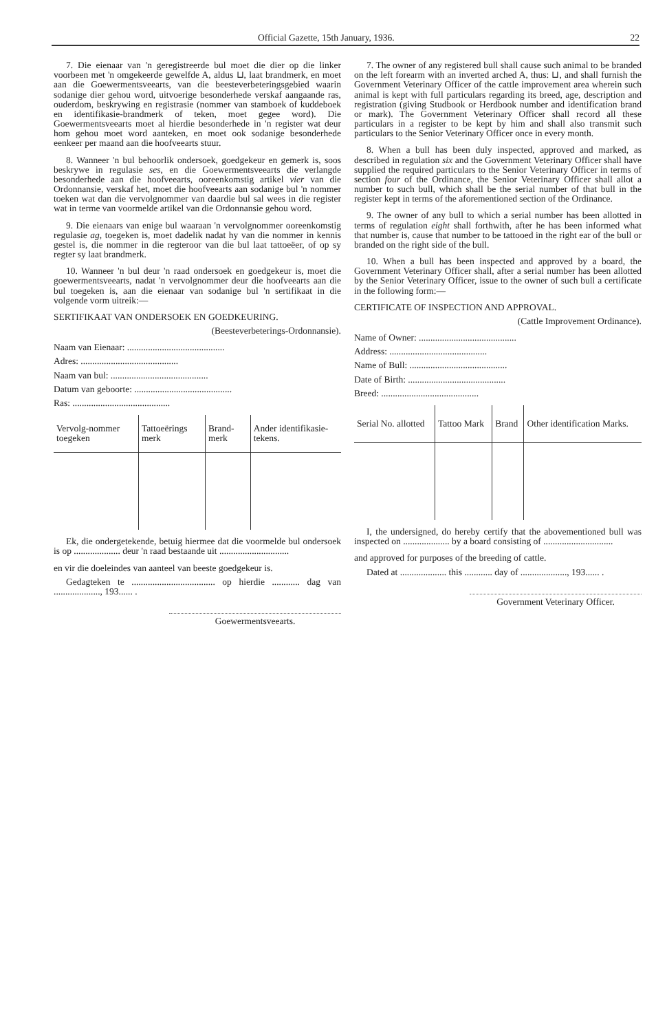Official Gazette, 15th January, 1936. 22
7. Die eienaar van 'n geregistreerde bul moet die dier op die linker voorbeen met 'n omgekeerde gewelfde A, aldus ⊔, laat brandmerk, en moet aan die Goewermentsveearts, van die beesteverbeteringsgebied waarin sodanige dier gehou word, uitvoerige besonderhede verskaf aangaande ras, ouderdom, beskrywing en registrasie (nommer van stamboek of kuddeboek en identifikasie-brandmerk of teken, moet gegee word). Die Goewermentsveearts moet al hierdie besonderhede in 'n register wat deur hom gehou moet word aanteken, en moet ook sodanige besonderhede eenkeer per maand aan die hoofveearts stuur.
8. Wanneer 'n bul behoorlik ondersoek, goedgekeur en gemerk is, soos beskrywe in regulasie ses, en die Goewermentsveearts die verlangde besonderhede aan die hoofveearts, ooreenkomstig artikel vier van die Ordonnansie, verskaf het, moet die hoofveearts aan sodanige bul 'n nommer toeken wat dan die vervolgnommer van daardie bul sal wees in die register wat in terme van voormelde artikel van die Ordonnansie gehou word.
9. Die eienaars van enige bul waaraan 'n vervolgnommer ooreenkomstig regulasie ag, toegeken is, moet dadelik nadat hy van die nommer in kennis gestel is, die nommer in die regteroor van die bul laat tattoeëer, of op sy regter sy laat brandmerk.
10. Wanneer 'n bul deur 'n raad ondersoek en goedgekeur is, moet die goewermentsveearts, nadat 'n vervolgnommer deur die hoofveearts aan die bul toegeken is, aan die eienaar van sodanige bul 'n sertifikaat in die volgende vorm uitreik:—
SERTIFIKAAT VAN ONDERSOEK EN GOEDKEURING.
(Beesteverbeterings-Ordonnansie).
Naam van Eienaar: ..........................................
Adres: ..........................................
Naam van bul: ..........................................
Datum van geboorte: ..........................................
Ras: ..........................................
| Vervolg-nommer toegeken | Tattoeërings merk | Brand-merk | Ander identifikasie-tekens. |
| --- | --- | --- | --- |
Ek, die ondergetekende, betuig hiermee dat die voormelde bul ondersoek is op .................... deur 'n raad bestaande uit ..............................
en vir die doeleindes van aanteel van beeste goedgekeur is.
Gedagteken te .................................... op hierdie ............ dag van ...................., 193...... .
Goewermentsveearts.
7. The owner of any registered bull shall cause such animal to be branded on the left forearm with an inverted arched A, thus: ⊔, and shall furnish the Government Veterinary Officer of the cattle improvement area wherein such animal is kept with full particulars regarding its breed, age, description and registration (giving Studbook or Herdbook number and identification brand or mark). The Government Veterinary Officer shall record all these particulars in a register to be kept by him and shall also transmit such particulars to the Senior Veterinary Officer once in every month.
8. When a bull has been duly inspected, approved and marked, as described in regulation six and the Government Veterinary Officer shall have supplied the required particulars to the Senior Veterinary Officer in terms of section four of the Ordinance, the Senior Veterinary Officer shall allot a number to such bull, which shall be the serial number of that bull in the register kept in terms of the aforementioned section of the Ordinance.
9. The owner of any bull to which a serial number has been allotted in terms of regulation eight shall forthwith, after he has been informed what that number is, cause that number to be tattooed in the right ear of the bull or branded on the right side of the bull.
10. When a bull has been inspected and approved by a board, the Government Veterinary Officer shall, after a serial number has been allotted by the Senior Veterinary Officer, issue to the owner of such bull a certificate in the following form:—
CERTIFICATE OF INSPECTION AND APPROVAL.
(Cattle Improvement Ordinance).
Name of Owner: ..........................................
Address: ..........................................
Name of Bull: ..........................................
Date of Birth: ..........................................
Breed: ..........................................
| Serial No. allotted | Tattoo Mark | Brand | Other identification Marks. |
| --- | --- | --- | --- |
I, the undersigned, do hereby certify that the abovementioned bull was inspected on .................... by a board consisting of ..............................
and approved for purposes of the breeding of cattle.
Dated at .................... this ............ day of ...................., 193...... .
Government Veterinary Officer.